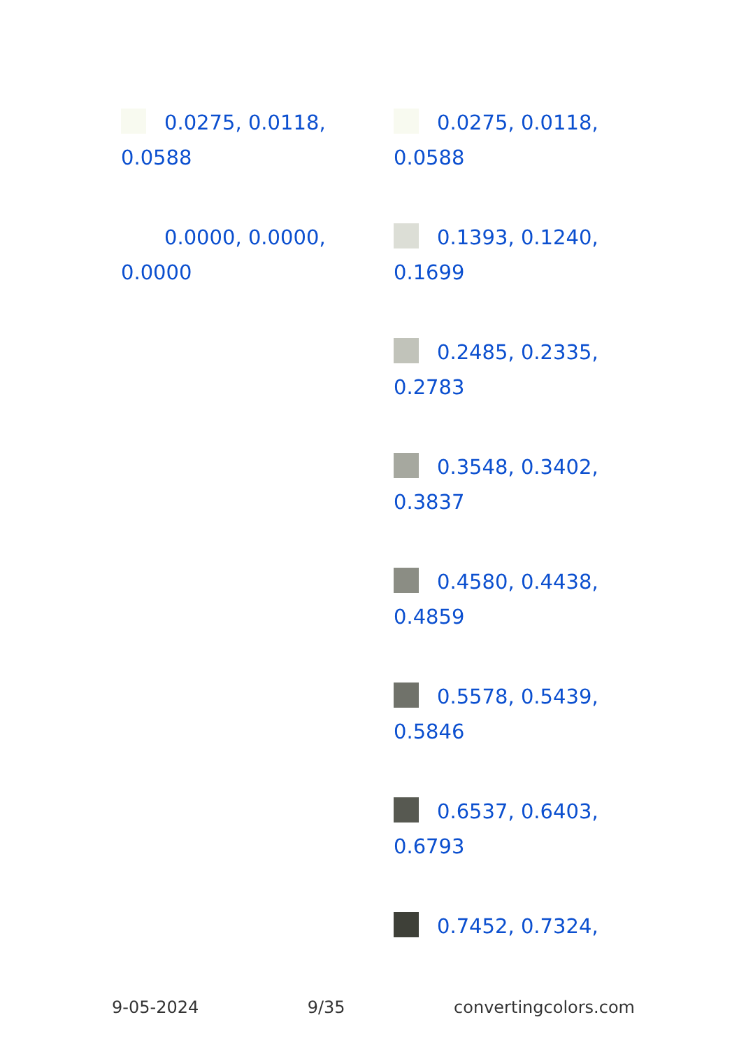0.0275, 0.0118, 0.0588
0.0000, 0.0000, 0.0000
0.0275, 0.0118, 0.0588
0.1393, 0.1240, 0.1699
0.2485, 0.2335, 0.2783
0.3548, 0.3402, 0.3837
0.4580, 0.4438, 0.4859
0.5578, 0.5439, 0.5846
0.6537, 0.6403, 0.6793
0.7452, 0.7324,
9-05-2024 9/35 convertingcolors.com